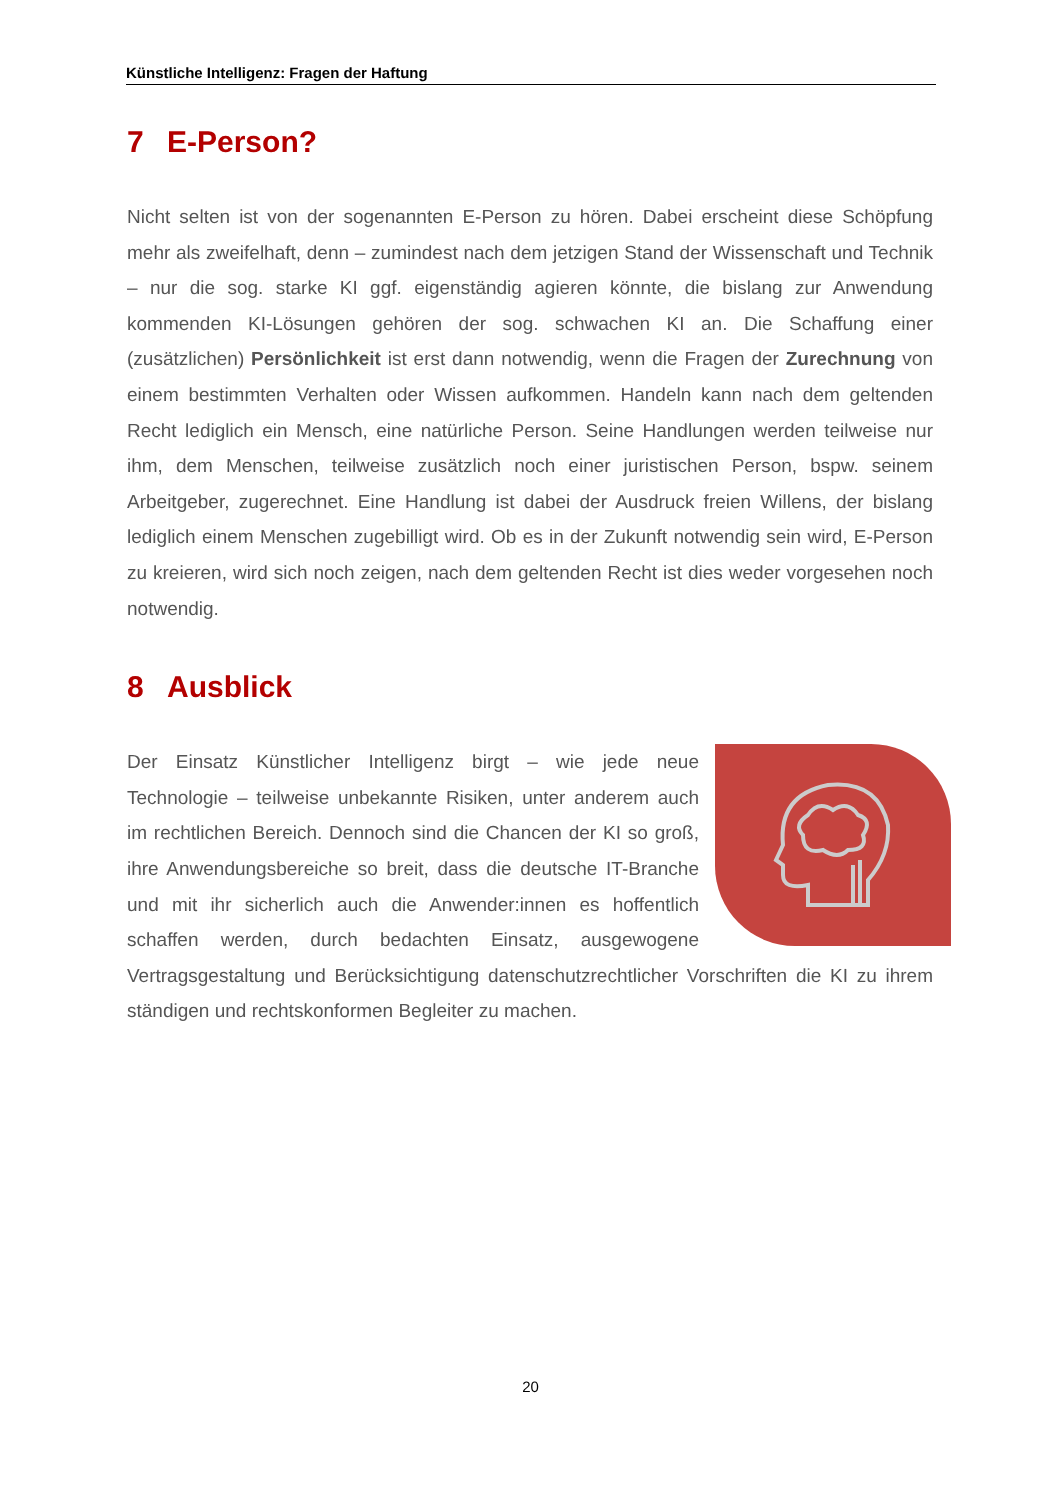Künstliche Intelligenz: Fragen der Haftung
7 E-Person?
Nicht selten ist von der sogenannten E-Person zu hören. Dabei erscheint diese Schöpfung mehr als zweifelhaft, denn – zumindest nach dem jetzigen Stand der Wissenschaft und Technik – nur die sog. starke KI ggf. eigenständig agieren könnte, die bislang zur Anwendung kommenden KI-Lösungen gehören der sog. schwachen KI an. Die Schaffung einer (zusätzlichen) Persönlichkeit ist erst dann notwendig, wenn die Fragen der Zurechnung von einem bestimmten Verhalten oder Wissen aufkommen. Handeln kann nach dem geltenden Recht lediglich ein Mensch, eine natürliche Person. Seine Handlungen werden teilweise nur ihm, dem Menschen, teilweise zusätzlich noch einer juristischen Person, bspw. seinem Arbeitgeber, zugerechnet. Eine Handlung ist dabei der Ausdruck freien Willens, der bislang lediglich einem Menschen zugebilligt wird. Ob es in der Zukunft notwendig sein wird, E-Person zu kreieren, wird sich noch zeigen, nach dem geltenden Recht ist dies weder vorgesehen noch notwendig.
8 Ausblick
Der Einsatz Künstlicher Intelligenz birgt – wie jede neue Technologie – teilweise unbekannte Risiken, unter anderem auch im rechtlichen Bereich. Dennoch sind die Chancen der KI so groß, ihre Anwendungsbereiche so breit, dass die deutsche IT-Branche und mit ihr sicherlich auch die Anwender:innen es hoffentlich schaffen werden, durch bedachten Einsatz, ausgewogene Vertragsgestaltung und Berücksichtigung datenschutzrechtlicher Vorschriften die KI zu ihrem ständigen und rechtskonformen Begleiter zu machen.
20